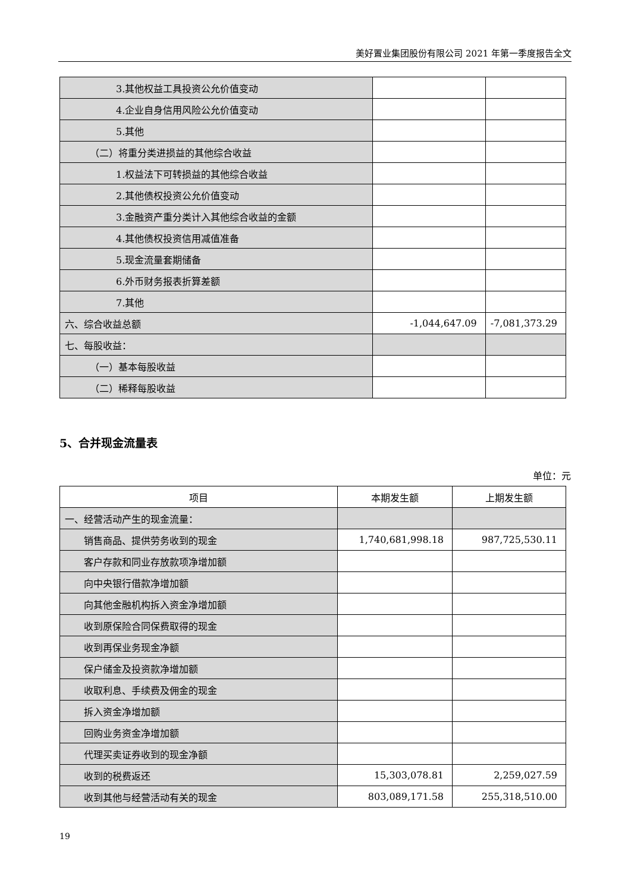美好置业集团股份有限公司 2021 年第一季度报告全文
| 3.其他权益工具投资公允价值变动 | | |
| 4.企业自身信用风险公允价值变动 | | |
| 5.其他 | | |
| （二）将重分类进损益的其他综合收益 | | |
| 1.权益法下可转损益的其他综合收益 | | |
| 2.其他债权投资公允价值变动 | | |
| 3.金融资产重分类计入其他综合收益的金额 | | |
| 4.其他债权投资信用减值准备 | | |
| 5.现金流量套期储备 | | |
| 6.外币财务报表折算差额 | | |
| 7.其他 | | |
| 六、综合收益总额 | -1,044,647.09 | -7,081,373.29 |
| 七、每股收益： | | |
| （一）基本每股收益 | | |
| （二）稀释每股收益 | | |
5、合并现金流量表
单位：元
| 项目 | 本期发生额 | 上期发生额 |
| --- | --- | --- |
| 一、经营活动产生的现金流量： | | |
| 销售商品、提供劳务收到的现金 | 1,740,681,998.18 | 987,725,530.11 |
| 客户存款和同业存放款项净增加额 | | |
| 向中央银行借款净增加额 | | |
| 向其他金融机构拆入资金净增加额 | | |
| 收到原保险合同保费取得的现金 | | |
| 收到再保业务现金净额 | | |
| 保户储金及投资款净增加额 | | |
| 收取利息、手续费及佣金的现金 | | |
| 拆入资金净增加额 | | |
| 回购业务资金净增加额 | | |
| 代理买卖证券收到的现金净额 | | |
| 收到的税费返还 | 15,303,078.81 | 2,259,027.59 |
| 收到其他与经营活动有关的现金 | 803,089,171.58 | 255,318,510.00 |
19